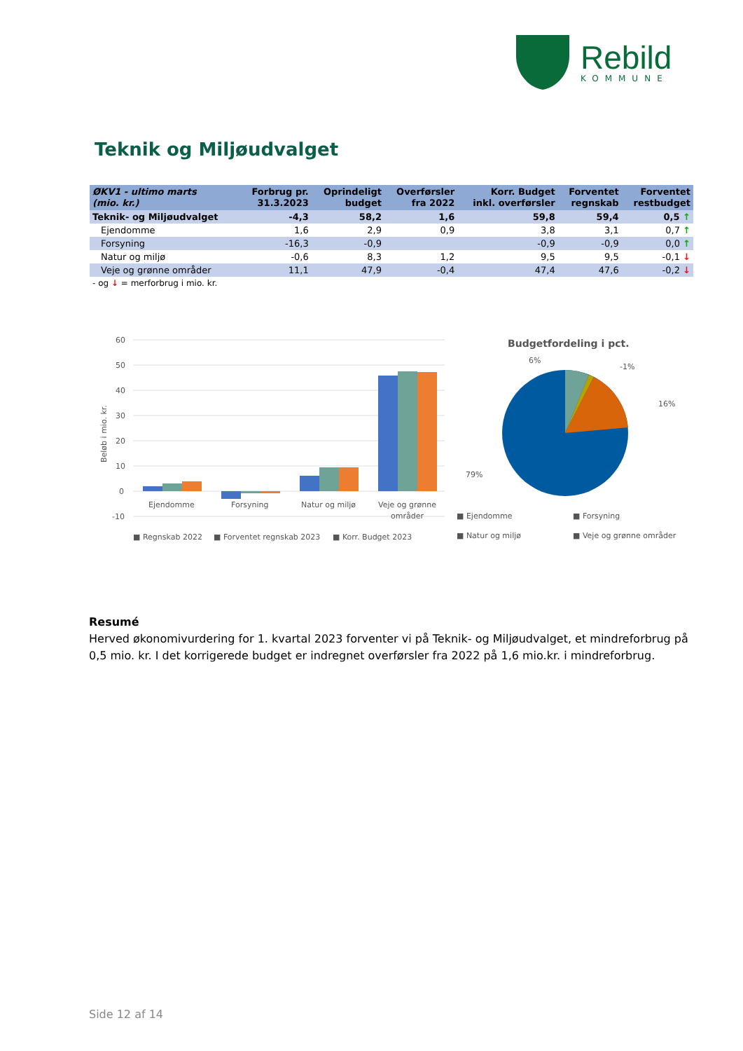Rebild
KOMMUNE
Teknik og Miljøudvalget
| ØKV1 - ultimo marts (mio. kr.) | Forbrug pr. 31.3.2023 | Oprindeligt budget | Overførsler fra 2022 | Korr. Budget inkl. overførsler | Forventet regnskab | Forventet restbudget |
| --- | --- | --- | --- | --- | --- | --- |
| Teknik- og Miljøudvalget | -4,3 | 58,2 | 1,6 | 59,8 | 59,4 | 0,5 ↑ |
| Ejendomme | 1,6 | 2,9 | 0,9 | 3,8 | 3,1 | 0,7 ↑ |
| Forsyning | -16,3 | -0,9 | | -0,9 | -0,9 | 0,0 ↑ |
| Natur og miljø | -0,6 | 8,3 | 1,2 | 9,5 | 9,5 | -0,1 ↓ |
| Veje og grønne områder | 11,1 | 47,9 | -0,4 | 47,4 | 47,6 | -0,2 ↓ |
- og ↓ = merforbrug i mio. kr.
60
50
40
30
20
10
0
-10
Beløb i mio. kr.
Ejendomme
Forsyning
Natur og miljø
Veje og grønne
områder
■ Regnskab 2022
■ Forventet regnskab 2023
■ Korr. Budget 2023
Budgetfordeling i pct.
6%
-1%
16%
79%
■ Ejendomme
■ Forsyning
■ Natur og miljø
■ Veje og grønne områder
Resumé
Herved økonomivurdering for 1. kvartal 2023 forventer vi på Teknik- og Miljøudvalget, et mindreforbrug på 0,5 mio. kr. I det korrigerede budget er indregnet overførsler fra 2022 på 1,6 mio.kr. i mindreforbrug.
Side 12 af 14